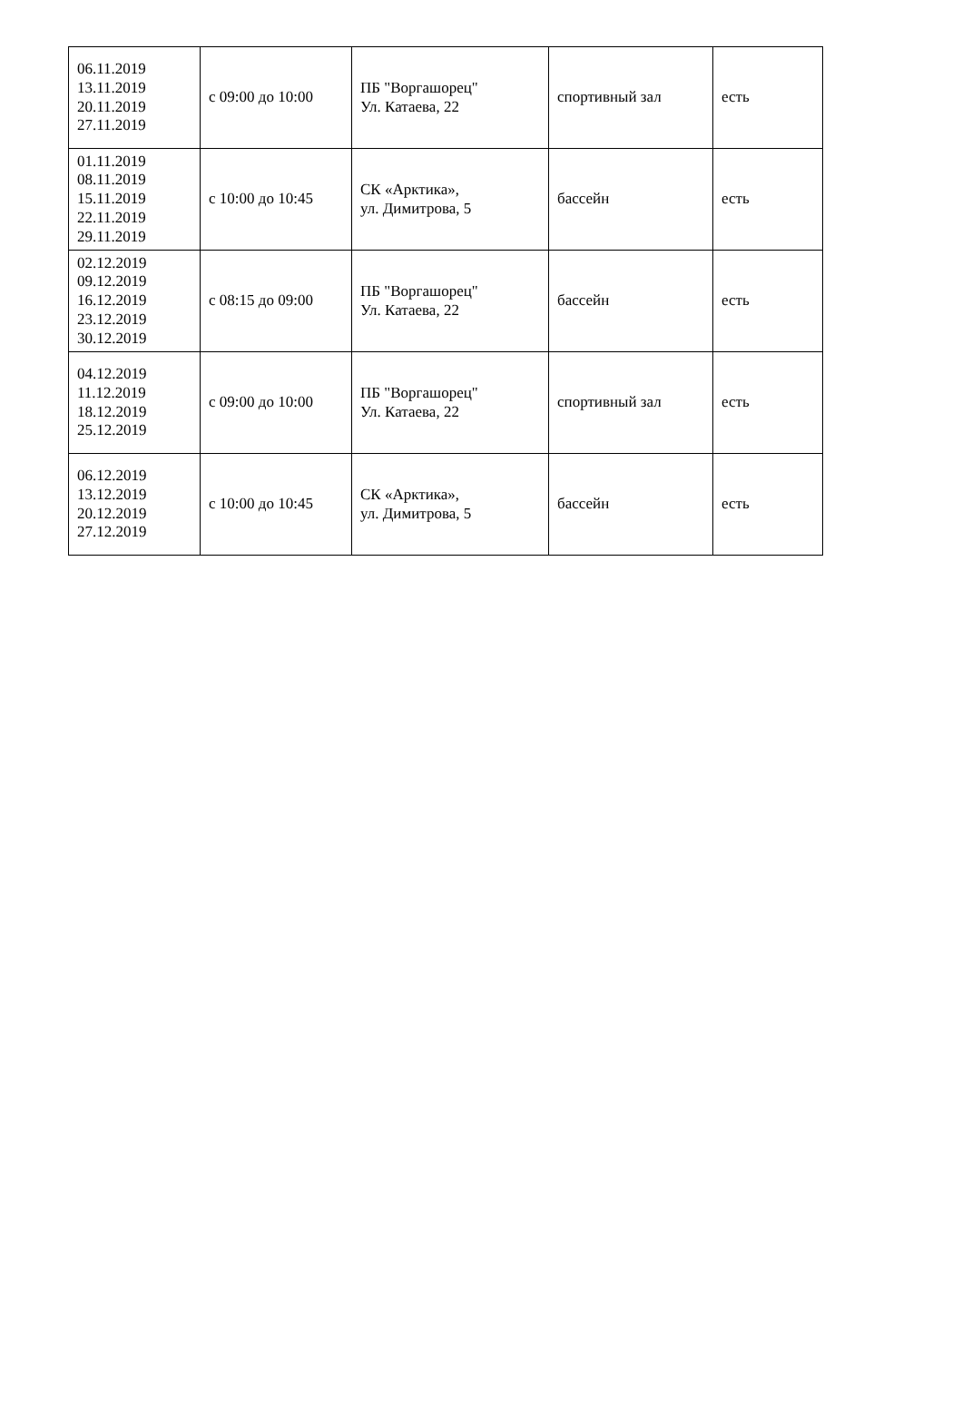| 06.11.2019 13.11.2019 20.11.2019 27.11.2019 | с 09:00 до 10:00 | ПБ "Воргашорец" Ул. Катаева, 22 | спортивный зал | есть |
| 01.11.2019 08.11.2019 15.11.2019 22.11.2019 29.11.2019 | с 10:00 до 10:45 | СК «Арктика», ул. Димитрова, 5 | бассейн | есть |
| 02.12.2019 09.12.2019 16.12.2019 23.12.2019 30.12.2019 | с 08:15 до 09:00 | ПБ "Воргашорец" Ул. Катаева, 22 | бассейн | есть |
| 04.12.2019 11.12.2019 18.12.2019 25.12.2019 | с 09:00 до 10:00 | ПБ "Воргашорец" Ул. Катаева, 22 | спортивный зал | есть |
| 06.12.2019 13.12.2019 20.12.2019 27.12.2019 | с 10:00 до 10:45 | СК «Арктика», ул. Димитрова, 5 | бассейн | есть |